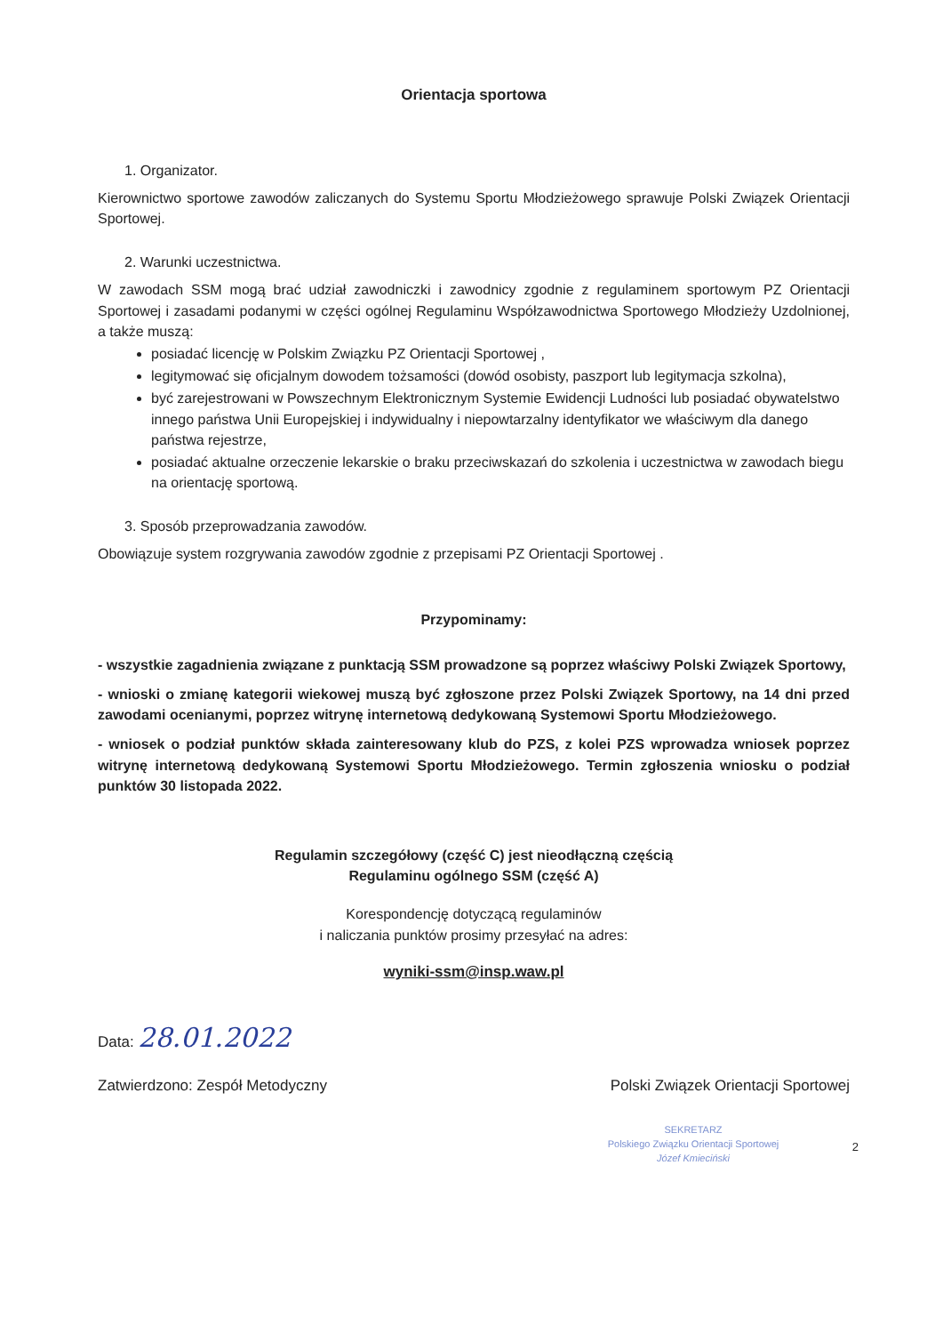Orientacja sportowa
1. Organizator.
Kierownictwo sportowe zawodów zaliczanych do Systemu Sportu Młodzieżowego sprawuje Polski Związek Orientacji Sportowej.
2. Warunki uczestnictwa.
W zawodach SSM mogą brać udział zawodniczki i zawodnicy zgodnie z regulaminem sportowym PZ Orientacji Sportowej i zasadami podanymi w części ogólnej Regulaminu Współzawodnictwa Sportowego Młodzieży Uzdolnionej, a także muszą:
posiadać licencję w Polskim Związku PZ Orientacji Sportowej ,
legitymować się oficjalnym dowodem tożsamości (dowód osobisty, paszport lub legitymacja szkolna),
być zarejestrowani w Powszechnym Elektronicznym Systemie Ewidencji Ludności lub posiadać obywatelstwo innego państwa Unii Europejskiej i indywidualny i niepowtarzalny identyfikator we właściwym dla danego państwa rejestrze,
posiadać aktualne orzeczenie lekarskie o braku przeciwskazań do szkolenia i uczestnictwa w zawodach biegu na orientację sportową.
3. Sposób przeprowadzania zawodów.
Obowiązuje system rozgrywania zawodów zgodnie z przepisami PZ Orientacji Sportowej .
Przypominamy:
- wszystkie zagadnienia związane z punktacją SSM prowadzone są poprzez właściwy Polski Związek Sportowy,
- wnioski o zmianę kategorii wiekowej muszą być zgłoszone przez Polski Związek Sportowy, na 14 dni przed zawodami ocenianymi, poprzez witrynę internetową dedykowaną Systemowi Sportu Młodzieżowego.
- wniosek o podział punktów składa zainteresowany klub do PZS, z kolei PZS wprowadza wniosek poprzez witrynę internetową dedykowaną Systemowi Sportu Młodzieżowego. Termin zgłoszenia wniosku o podział punktów 30 listopada 2022.
Regulamin szczegółowy (część C) jest nieodłączną częścią
Regulaminu ogólnego SSM (część A)
Korespondencję dotyczącą regulaminów
i naliczania punktów prosimy przesyłać na adres:
wyniki-ssm@insp.waw.pl
Data: 28.01.2022
Zatwierdzono: Zespół Metodyczny Polski Związek Orientacji Sportowej
SEKRETARZ
Polskiego Związku Orientacji Sportowej
Józef Kmieciński
2